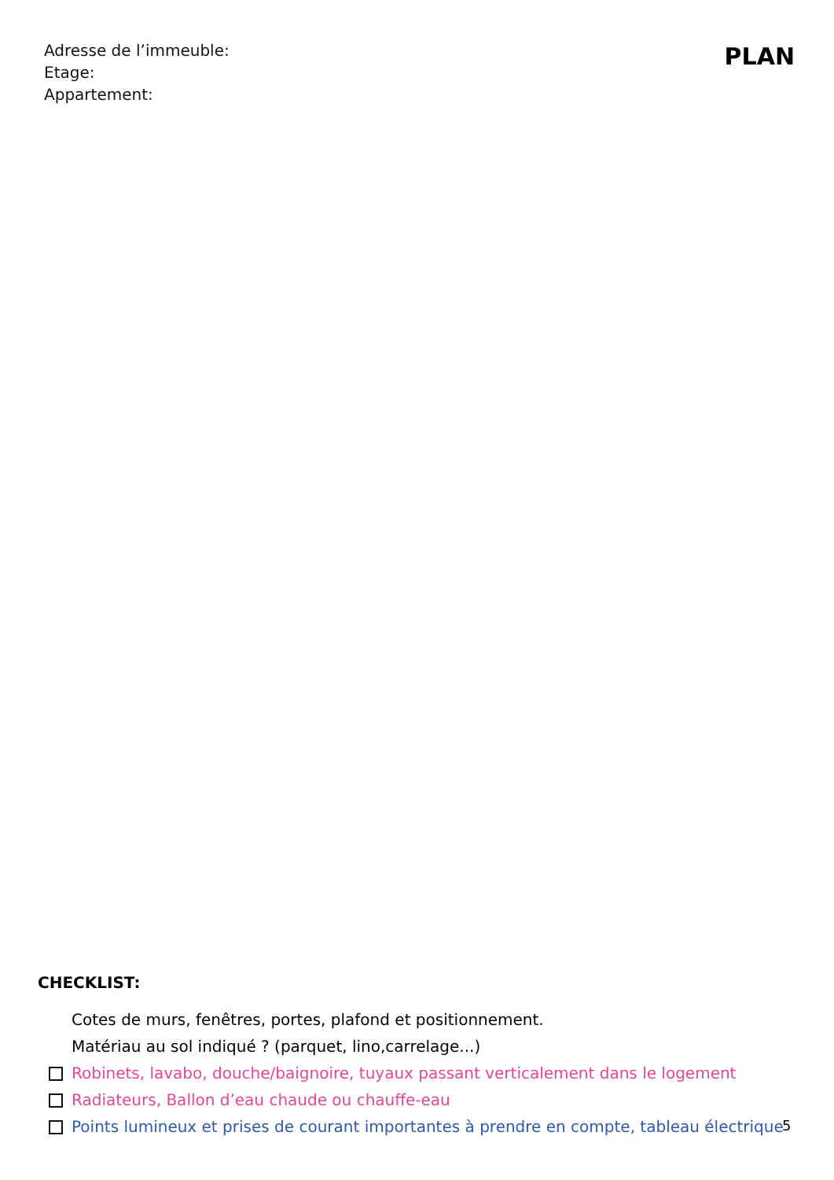Adresse de l’immeuble:
Etage:
Appartement:
PLAN
CHECKLIST:
Cotes de murs, fenêtres, portes, plafond et positionnement.
Matériau au sol indiqué ? (parquet, lino,carrelage...)
Robinets, lavabo, douche/baignoire, tuyaux passant verticalement dans le logement
Radiateurs, Ballon d’eau chaude ou chauffe-eau
Points lumineux et prises de courant importantes à prendre en compte, tableau électrique
5